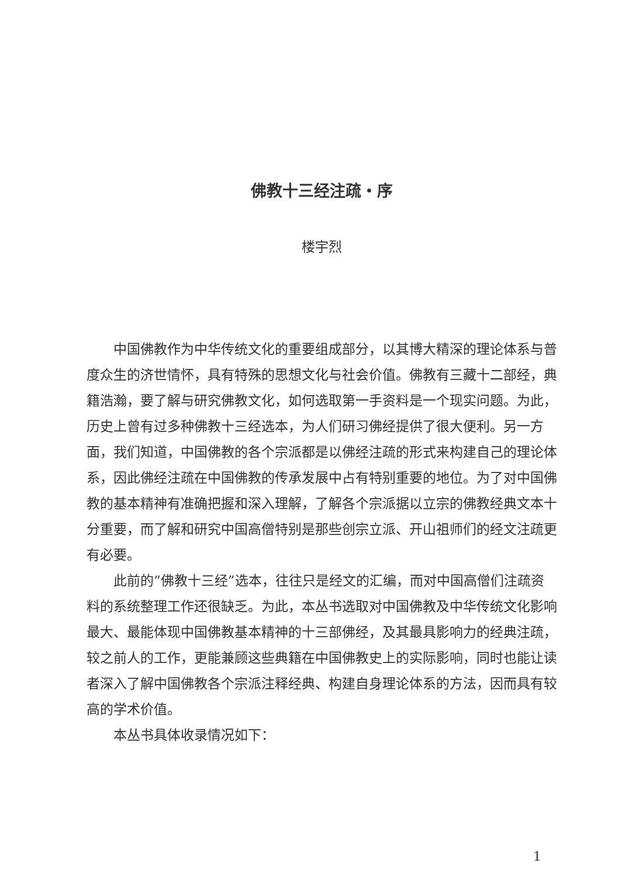佛教十三经注疏・序
楼宇烈
中国佛教作为中华传统文化的重要组成部分，以其博大精深的理论体系与普度众生的济世情怀，具有特殊的思想文化与社会价值。佛教有三藏十二部经，典籍浩瀚，要了解与研究佛教文化，如何选取第一手资料是一个现实问题。为此，历史上曾有过多种佛教十三经选本，为人们研习佛经提供了很大便利。另一方面，我们知道，中国佛教的各个宗派都是以佛经注疏的形式来构建自己的理论体系，因此佛经注疏在中国佛教的传承发展中占有特别重要的地位。为了对中国佛教的基本精神有准确把握和深入理解，了解各个宗派据以立宗的佛教经典文本十分重要，而了解和研究中国高僧特别是那些创宗立派、开山祖师们的经文注疏更有必要。
此前的“佛教十三经”选本，往往只是经文的汇编，而对中国高僧们注疏资料的系统整理工作还很缺乏。为此，本丛书选取对中国佛教及中华传统文化影响最大、最能体现中国佛教基本精神的十三部佛经，及其最具影响力的经典注疏，较之前人的工作，更能兼顾这些典籍在中国佛教史上的实际影响，同时也能让读者深入了解中国佛教各个宗派注释经典、构建自身理论体系的方法，因而具有较高的学术价值。
本丛书具体收录情况如下：
1